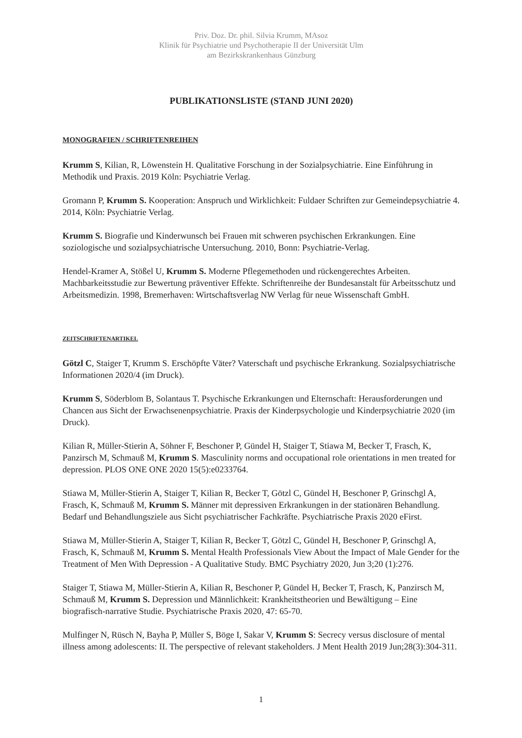Priv. Doz. Dr. phil. Silvia Krumm, MAsoz
Klinik für Psychiatrie und Psychotherapie II der Universität Ulm
am Bezirkskrankenhaus Günzburg
PUBLIKATIONSLISTE (STAND JUNI 2020)
MONOGRAFIEN / SCHRIFTENREIHEN
Krumm S, Kilian, R, Löwenstein H. Qualitative Forschung in der Sozialpsychiatrie. Eine Einführung in Methodik und Praxis. 2019 Köln: Psychiatrie Verlag.
Gromann P, Krumm S. Kooperation: Anspruch und Wirklichkeit: Fuldaer Schriften zur Gemeindepsychiatrie 4. 2014, Köln: Psychiatrie Verlag.
Krumm S. Biografie und Kinderwunsch bei Frauen mit schweren psychischen Erkrankungen. Eine soziologische und sozialpsychiatrische Untersuchung. 2010, Bonn: Psychiatrie-Verlag.
Hendel-Kramer A, Stößel U, Krumm S. Moderne Pflegemethoden und rückengerechtes Arbeiten. Machbarkeitsstudie zur Bewertung präventiver Effekte. Schriftenreihe der Bundesanstalt für Arbeitsschutz und Arbeitsmedizin. 1998, Bremerhaven: Wirtschaftsverlag NW Verlag für neue Wissenschaft GmbH.
ZEITSCHRIFTENARTIKEL
Götzl C, Staiger T, Krumm S. Erschöpfte Väter? Vaterschaft und psychische Erkrankung. Sozialpsychiatrische Informationen 2020/4 (im Druck).
Krumm S, Söderblom B, Solantaus T. Psychische Erkrankungen und Elternschaft: Herausforderungen und Chancen aus Sicht der Erwachsenenpsychiatrie. Praxis der Kinderpsychologie und Kinderpsychiatrie 2020 (im Druck).
Kilian R, Müller-Stierin A, Söhner F, Beschoner P, Gündel H, Staiger T, Stiawa M, Becker T, Frasch, K, Panzirsch M, Schmauß M, Krumm S. Masculinity norms and occupational role orientations in men treated for depression. PLOS ONE ONE 2020 15(5):e0233764.
Stiawa M, Müller-Stierin A, Staiger T, Kilian R, Becker T, Götzl C, Gündel H, Beschoner P, Grinschgl A, Frasch, K, Schmauß M, Krumm S. Männer mit depressiven Erkrankungen in der stationären Behandlung. Bedarf und Behandlungsziele aus Sicht psychiatrischer Fachkräfte. Psychiatrische Praxis 2020 eFirst.
Stiawa M, Müller-Stierin A, Staiger T, Kilian R, Becker T, Götzl C, Gündel H, Beschoner P, Grinschgl A, Frasch, K, Schmauß M, Krumm S. Mental Health Professionals View About the Impact of Male Gender for the Treatment of Men With Depression - A Qualitative Study. BMC Psychiatry 2020, Jun 3;20 (1):276.
Staiger T, Stiawa M, Müller-Stierin A, Kilian R, Beschoner P, Gündel H, Becker T, Frasch, K, Panzirsch M, Schmauß M, Krumm S. Depression und Männlichkeit: Krankheitstheorien und Bewältigung – Eine biografisch-narrative Studie. Psychiatrische Praxis 2020, 47: 65-70.
Mulfinger N, Rüsch N, Bayha P, Müller S, Böge I, Sakar V, Krumm S: Secrecy versus disclosure of mental illness among adolescents: II. The perspective of relevant stakeholders. J Ment Health 2019 Jun;28(3):304-311.
1